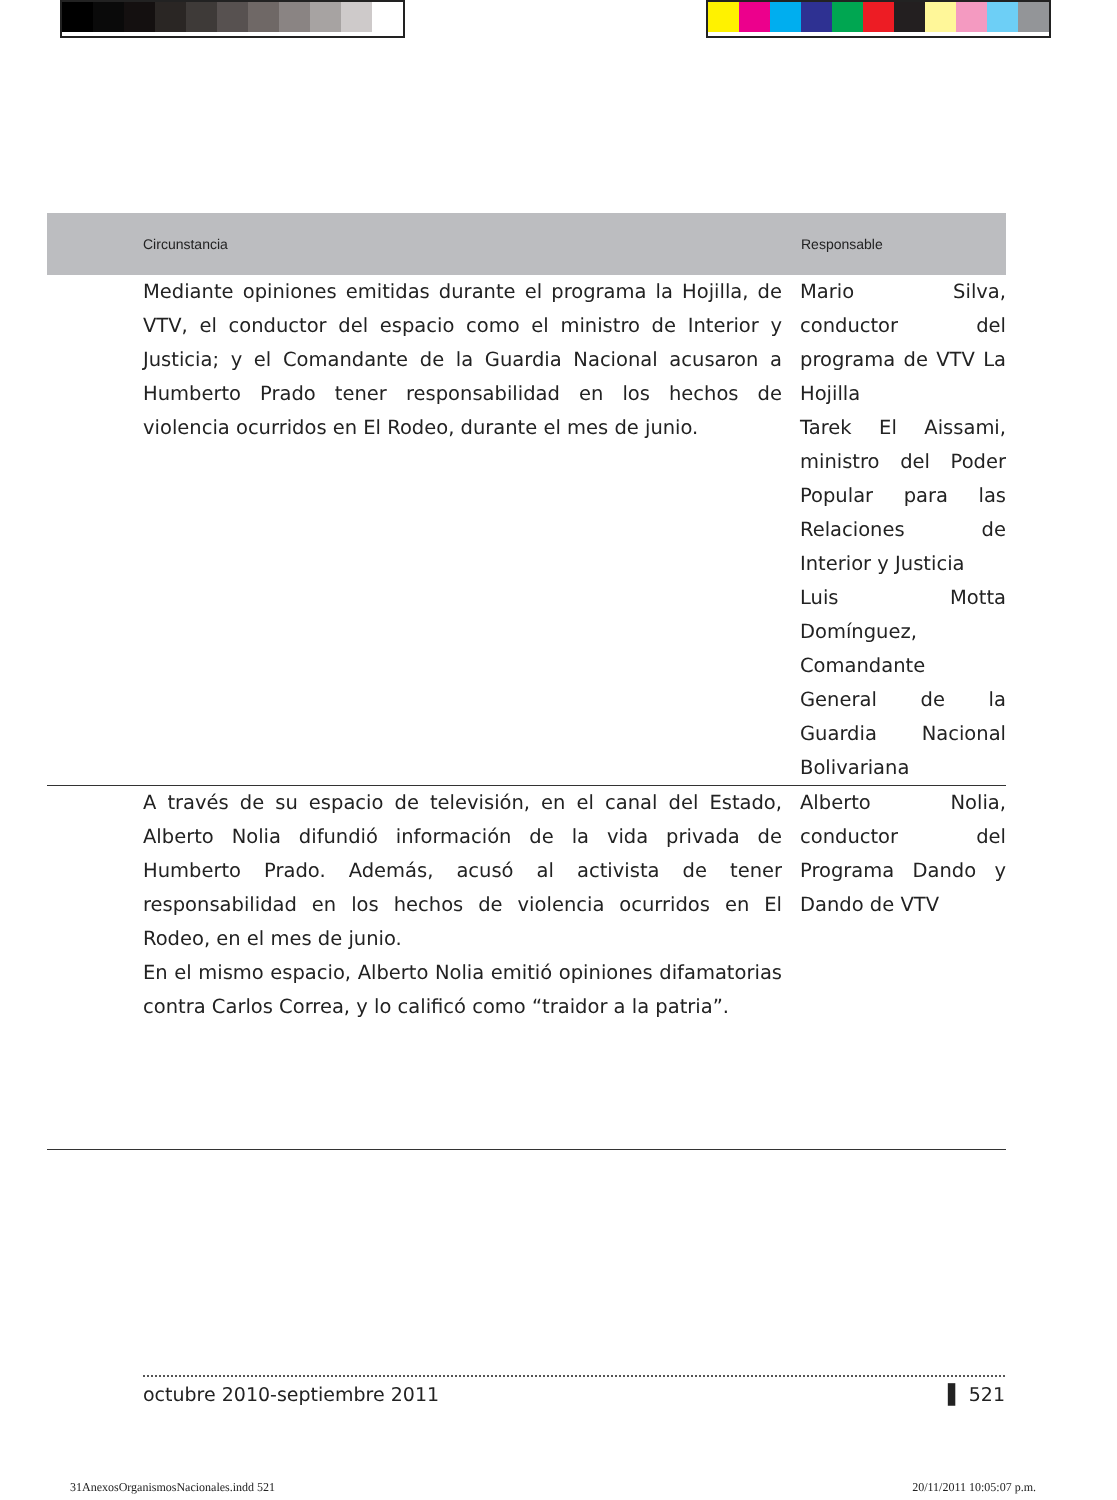| Circunstancia | Responsable |
| --- | --- |
| Mediante opiniones emitidas durante el programa la Hojilla, de VTV, el conductor del espacio como el ministro de Interior y Justicia; y el Comandante de la Guardia Nacional acusaron a Humberto Prado tener responsabilidad en los hechos de violencia ocurridos en El Rodeo, durante el mes de junio. | Mario Silva, conductor del programa de VTV La Hojilla Tarek El Aissami, ministro del Poder Popular para las Relaciones de Interior y Justicia Luis Motta Domínguez, Comandante General de la Guardia Nacional Bolivariana |
| A través de su espacio de televisión, en el canal del Estado, Alberto Nolia difundió información de la vida privada de Humberto Prado. Además, acusó al activista de tener responsabilidad en los hechos de violencia ocurridos en El Rodeo, en el mes de junio. En el mismo espacio, Alberto Nolia emitió opiniones difamatorias contra Carlos Correa, y lo calificó como “traidor a la patria”. | Alberto Nolia, conductor del Programa Dando y Dando de VTV |
octubre 2010-septiembre 2011 ▌ 521
31AnexosOrganismosNacionales.indd 521 20/11/2011 10:05:07 p.m.